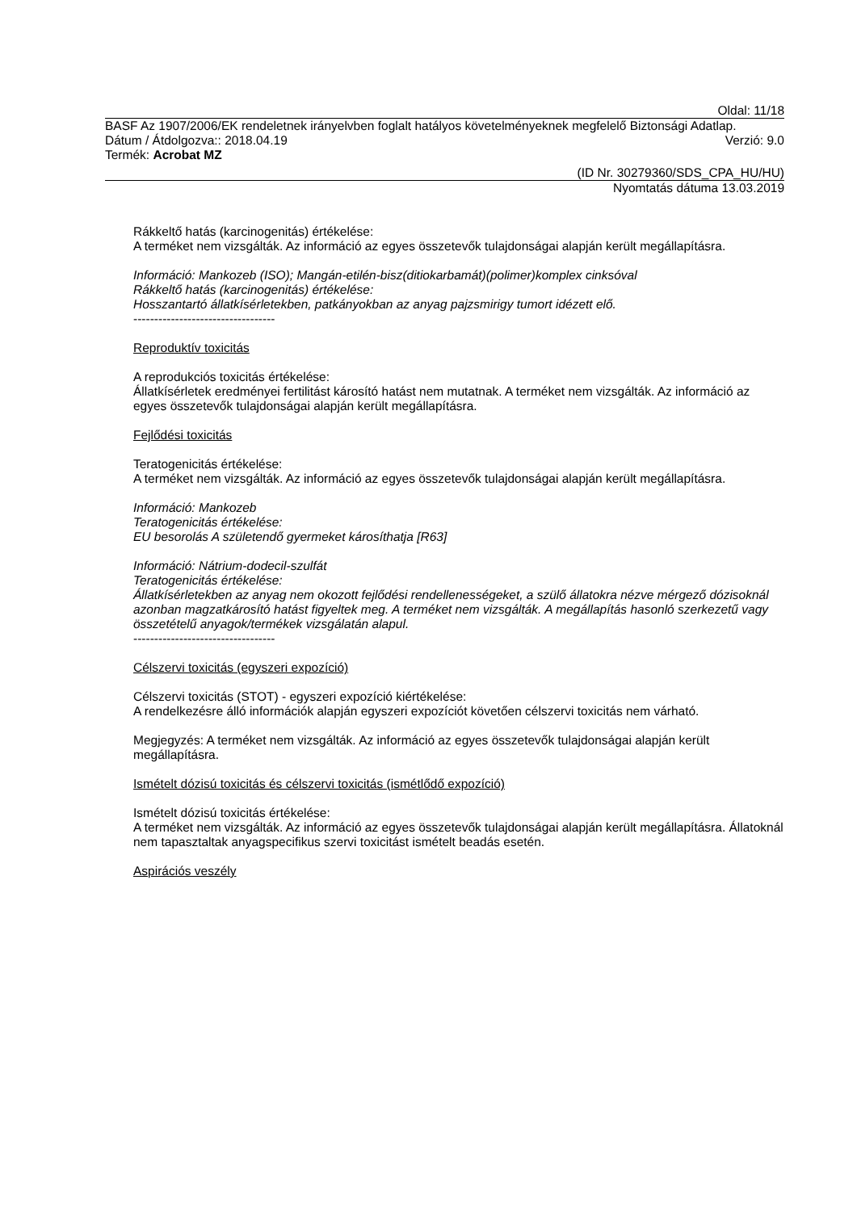Oldal: 11/18
BASF Az 1907/2006/EK rendeletnek irányelvben foglalt hatályos követelményeknek megfelelő Biztonsági Adatlap.
Dátum / Átdolgozva:: 2018.04.19 Verzió: 9.0
Termék: Acrobat MZ
(ID Nr. 30279360/SDS_CPA_HU/HU)
Nyomtatás dátuma 13.03.2019
Rákkeltő hatás (karcinogenitás) értékelése:
A terméket nem vizsgálták. Az információ az egyes összetevők tulajdonságai alapján került megállapításra.
Információ: Mankozeb (ISO); Mangán-etilén-bisz(ditiokarbamát)(polimer)komplex cinksóval
Rákkeltő hatás (karcinogenitás) értékelése:
Hosszantartó állatkísérletekben, patkányokban az anyag pajzsmirigy tumort idézett elő.
----------------------------------
Reproduktív toxicitás
A reprodukciós toxicitás értékelése:
Állatkísérletek eredményei fertilitást károsító hatást nem mutatnak. A terméket nem vizsgálták. Az információ az egyes összetevők tulajdonságai alapján került megállapításra.
Fejlődési toxicitás
Teratogenicitás értékelése:
A terméket nem vizsgálták. Az információ az egyes összetevők tulajdonságai alapján került megállapításra.
Információ: Mankozeb
Teratogenicitás értékelése:
EU besorolás A születendő gyermeket károsíthatja [R63]
Információ: Nátrium-dodecil-szulfát
Teratogenicitás értékelése:
Állatkísérletekben az anyag nem okozott fejlődési rendellenességeket, a szülő állatokra nézve mérgező dózisoknál azonban magzatkárosító hatást figyeltek meg. A terméket nem vizsgálták. A megállapítás hasonló szerkezetű vagy összetételű anyagok/termékek vizsgálatán alapul.
----------------------------------
Célszervi toxicitás (egyszeri expozíció)
Célszervi toxicitás (STOT) - egyszeri expozíció kiértékelése:
A rendelkezésre álló információk alapján egyszeri expozíciót követően célszervi toxicitás nem várható.
Megjegyzés: A terméket nem vizsgálták. Az információ az egyes összetevők tulajdonságai alapján került megállapításra.
Ismételt dózisú toxicitás és célszervi toxicitás (ismétlődő expozíció)
Ismételt dózisú toxicitás értékelése:
A terméket nem vizsgálták. Az információ az egyes összetevők tulajdonságai alapján került megállapításra. Állatoknál nem tapasztaltak anyagspecifikus szervi toxicitást ismételt beadás esetén.
Aspirációs veszély